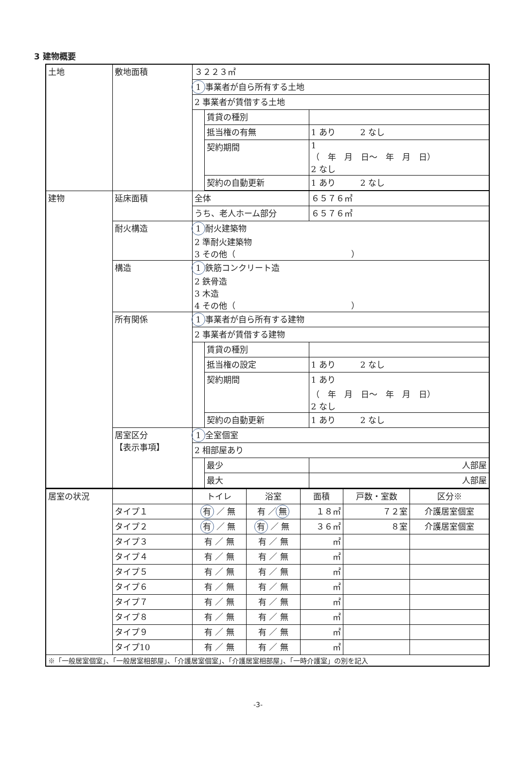3 建物概要
| 土地 | 敷地面積 | ３２２３㎡ | | |
| | | 1 事業者が自ら所有する土地 | | |
| | | 2 事業者が賃借する土地 | | |
| | | | 賃貸の種別 | |
| | | | 抵当権の有無 | 1 あり 2 なし |
| | | | 契約期間 | 1 （ 年 月 日～ 年 月 日） 2 なし |
| | | | 契約の自動更新 | 1 あり 2 なし |
| 建物 | 延床面積 | 全体 | | ６５７６㎡ |
| | | うち、老人ホーム部分 | | ６５７６㎡ |
| | 耐火構造 | 1 耐火建築物 2 準耐火建築物 3 その他（ ） | | |
| | 構造 | 1 鉄筋コンクリート造 2 鉄骨造 3 木造 4 その他（ ） | | |
| | 所有関係 | 1 事業者が自ら所有する建物 | | |
| | | 2 事業者が賃借する建物 | | |
| | | | 賃貸の種別 | |
| | | | 抵当権の設定 | 1 あり 2 なし |
| | | | 契約期間 | 1 あり （ 年 月 日～ 年 月 日） 2 なし |
| | | | 契約の自動更新 | 1 あり 2 なし |
| | 居室区分 【表示事項】 | 1 全室個室 | | |
| | | 2 相部屋あり | | |
| | | | 最少 | 人部屋 |
| | | | 最大 | 人部屋 |
| 居室の状況 | | トイレ | 浴室 | 面積 | 戸数・室数 | 区分※ |
| | タイプ１ | 有 ／ 無 | 有 ／ 無 | １８㎡ | ７２室 | 介護居室個室 |
| | タイプ２ | 有 ／ 無 | 有 ／ 無 | ３６㎡ | ８室 | 介護居室個室 |
| | タイプ３ | 有 ／ 無 | 有 ／ 無 | ㎡ | | |
| | タイプ４ | 有 ／ 無 | 有 ／ 無 | ㎡ | | |
| | タイプ５ | 有 ／ 無 | 有 ／ 無 | ㎡ | | |
| | タイプ６ | 有 ／ 無 | 有 ／ 無 | ㎡ | | |
| | タイプ７ | 有 ／ 無 | 有 ／ 無 | ㎡ | | |
| | タイプ８ | 有 ／ 無 | 有 ／ 無 | ㎡ | | |
| | タイプ９ | 有 ／ 無 | 有 ／ 無 | ㎡ | | |
| | タイプ10 | 有 ／ 無 | 有 ／ 無 | ㎡ | | |
| ※「一般居室個室」、「一般居室相部屋」、「介護居室個室」、「介護居室相部屋」、「一時介護室」の別を記入 | | | | | | |
-3-